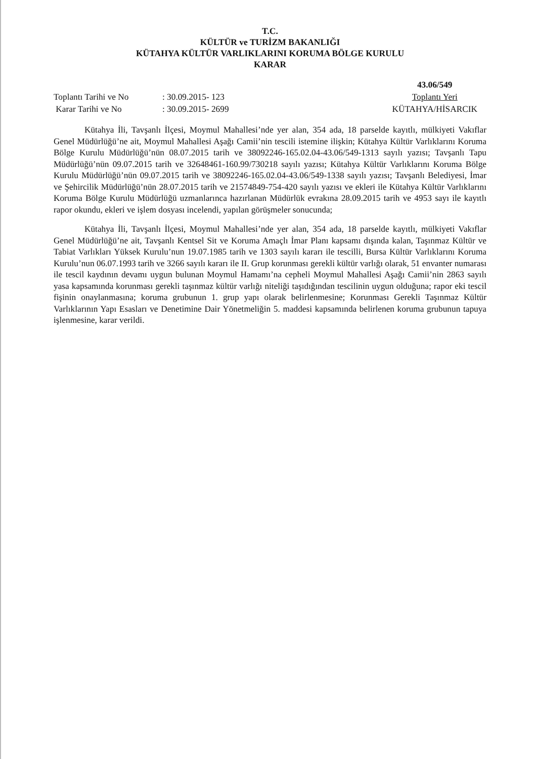T.C.
KÜLTÜR ve TURİZM BAKANLIĞI
KÜTAHYA KÜLTÜR VARLIKLARINI KORUMA BÖLGE KURULU
KARAR
Toplantı Tarihi ve No: 30.09.2015- 123 Karar Tarihi ve No: 30.09.2015- 2699
43.06/549
Toplantı Yeri
KÜTAHYA/HİSARCIK
Kütahya İli, Tavşanlı İlçesi, Moymul Mahallesi’nde yer alan, 354 ada, 18 parselde kayıtlı, mülkiyeti Vakıflar Genel Müdürlüğü’ne ait, Moymul Mahallesi Aşağı Camii’nin tescili istemine ilişkin; Kütahya Kültür Varlıklarını Koruma Bölge Kurulu Müdürlüğü’nün 08.07.2015 tarih ve 38092246-165.02.04-43.06/549-1313 sayılı yazısı; Tavşanlı Tapu Müdürlüğü’nün 09.07.2015 tarih ve 32648461-160.99/730218 sayılı yazısı; Kütahya Kültür Varlıklarını Koruma Bölge Kurulu Müdürlüğü’nün 09.07.2015 tarih ve 38092246-165.02.04-43.06/549-1338 sayılı yazısı; Tavşanlı Belediyesi, İmar ve Şehircilik Müdürlüğü’nün 28.07.2015 tarih ve 21574849-754-420 sayılı yazısı ve ekleri ile Kütahya Kültür Varlıklarını Koruma Bölge Kurulu Müdürlüğü uzmanlarınca hazırlanan Müdürlük evrakına 28.09.2015 tarih ve 4953 sayı ile kayıtlı rapor okundu, ekleri ve işlem dosyası incelendi, yapılan görüşmeler sonucunda;
Kütahya İli, Tavşanlı İlçesi, Moymul Mahallesi’nde yer alan, 354 ada, 18 parselde kayıtlı, mülkiyeti Vakıflar Genel Müdürlüğü’ne ait, Tavşanlı Kentsel Sit ve Koruma Amaçlı İmar Planı kapsamı dışında kalan, Taşınmaz Kültür ve Tabiat Varlıkları Yüksek Kurulu’nun 19.07.1985 tarih ve 1303 sayılı kararı ile tescilli, Bursa Kültür Varlıklarını Koruma Kurulu’nun 06.07.1993 tarih ve 3266 sayılı kararı ile II. Grup korunması gerekli kültür varlığı olarak, 51 envanter numarası ile tescil kaydının devamı uygun bulunan Moymul Hamamı’na cepheli Moymul Mahallesi Aşağı Camii’nin 2863 sayılı yasa kapsamında korunması gerekli taşınmaz kültür varlığı niteliği taşıdığından tescilinin uygun olduğuna; rapor eki tescil fişinin onaylanmasına; koruma grubunun 1. grup yapı olarak belirlenmesine; Korunması Gerekli Taşınmaz Kültür Varlıklarının Yapı Esasları ve Denetimine Dair Yönetmeliğin 5. maddesi kapsamında belirlenen koruma grubunun tapuya işlenmesine, karar verildi.